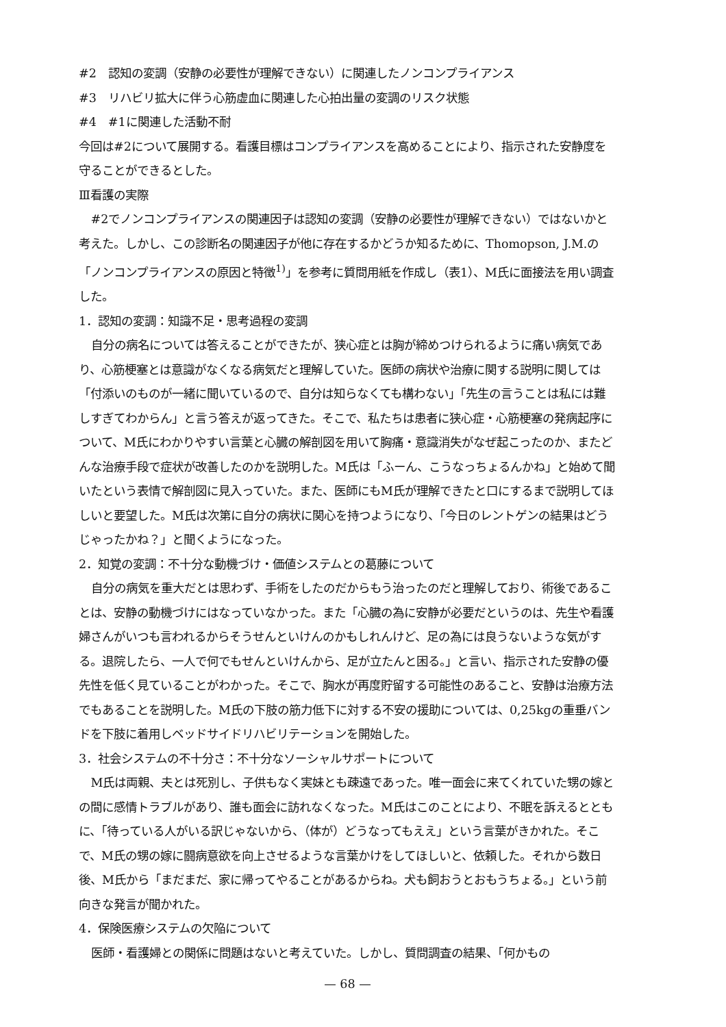#2　認知の変調（安静の必要性が理解できない）に関連したノンコンプライアンス
#3　リハビリ拡大に伴う心筋虚血に関連した心拍出量の変調のリスク状態
#4　#1に関連した活動不耐
今回は#2について展開する。看護目標はコンプライアンスを高めることにより、指示された安静度を守ることができるとした。
Ⅲ看護の実際
#2でノンコンプライアンスの関連因子は認知の変調（安静の必要性が理解できない）ではないかと考えた。しかし、この診断名の関連因子が他に存在するかどうか知るために、Thomopson, J.M.の「ノンコンプライアンスの原因と特徴<sup>1)</sup>」を参考に質問用紙を作成し（表1）、M氏に面接法を用い調査した。
1．認知の変調：知識不足・思考過程の変調
自分の病名については答えることができたが、狭心症とは胸が締めつけられるように痛い病気であり、心筋梗塞とは意識がなくなる病気だと理解していた。医師の病状や治療に関する説明に関しては「付添いのものが一緒に聞いているので、自分は知らなくても構わない」「先生の言うことは私には難しすぎてわからん」と言う答えが返ってきた。そこで、私たちは患者に狭心症・心筋梗塞の発病起序について、M氏にわかりやすい言葉と心臓の解剖図を用いて胸痛・意識消失がなぜ起こったのか、またどんな治療手段で症状が改善したのかを説明した。M氏は「ふーん、こうなっちょるんかね」と始めて聞いたという表情で解剖図に見入っていた。また、医師にもM氏が理解できたと口にするまで説明してほしいと要望した。M氏は次第に自分の病状に関心を持つようになり、「今日のレントゲンの結果はどうじゃったかね？」と聞くようになった。
2．知覚の変調：不十分な動機づけ・価値システムとの葛藤について
自分の病気を重大だとは思わず、手術をしたのだからもう治ったのだと理解しており、術後であることは、安静の動機づけにはなっていなかった。また「心臓の為に安静が必要だというのは、先生や看護婦さんがいつも言われるからそうせんといけんのかもしれんけど、足の為には良うないような気がする。退院したら、一人で何でもせんといけんから、足が立たんと困る。」と言い、指示された安静の優先性を低く見ていることがわかった。そこで、胸水が再度貯留する可能性のあること、安静は治療方法でもあることを説明した。M氏の下肢の筋力低下に対する不安の援助については、0,25kgの重垂バンドを下肢に着用しベッドサイドリハビリテーションを開始した。
3．社会システムの不十分さ：不十分なソーシャルサポートについて
M氏は両親、夫とは死別し、子供もなく実妹とも疎遠であった。唯一面会に来てくれていた甥の嫁との間に感情トラブルがあり、誰も面会に訪れなくなった。M氏はこのことにより、不眠を訴えるとともに、「待っている人がいる訳じゃないから、（体が）どうなってもええ」という言葉がきかれた。そこで、M氏の甥の嫁に闘病意欲を向上させるような言葉かけをしてほしいと、依頼した。それから数日後、M氏から「まだまだ、家に帰ってやることがあるからね。犬も飼おうとおもうちょる。」という前向きな発言が聞かれた。
4．保険医療システムの欠陥について
医師・看護婦との関係に問題はないと考えていた。しかし、質問調査の結果、「何かもの
— 68 —